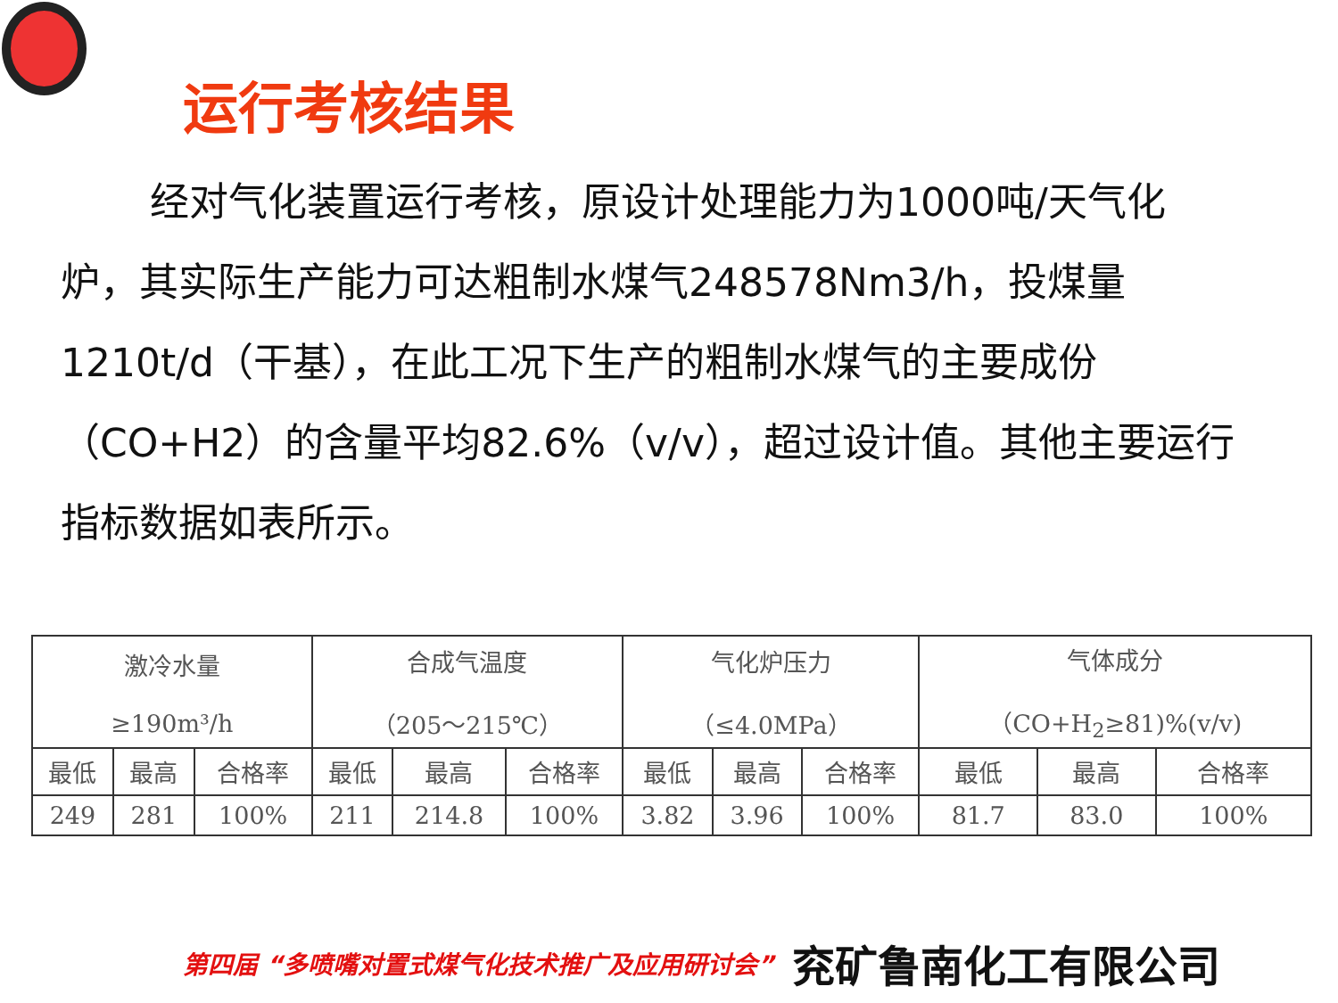运行考核结果
经对气化装置运行考核，原设计处理能力为1000吨/天气化炉，其实际生产能力可达粗制水煤气248578Nm3/h，投煤量1210t/d（干基），在此工况下生产的粗制水煤气的主要成份（CO+H2）的含量平均82.6%（v/v），超过设计值。其他主要运行指标数据如表所示。
| 激冷水量 ≥190m³/h | | | 合成气温度 （205～215℃） | | | 气化炉压力 （≤4.0MPa） | | | 气体成分 （CO+H<sub>2</sub>≥81)%(v/v) | | |
| 最低 | 最高 | 合格率 | 最低 | 最高 | 合格率 | 最低 | 最高 | 合格率 | 最低 | 最高 | 合格率 |
| 249 | 281 | 100% | 211 | 214.8 | 100% | 3.82 | 3.96 | 100% | 81.7 | 83.0 | 100% |
第四届 “多喷嘴对置式煤气化技术推广及应用研讨会” 兖矿鲁南化工有限公司